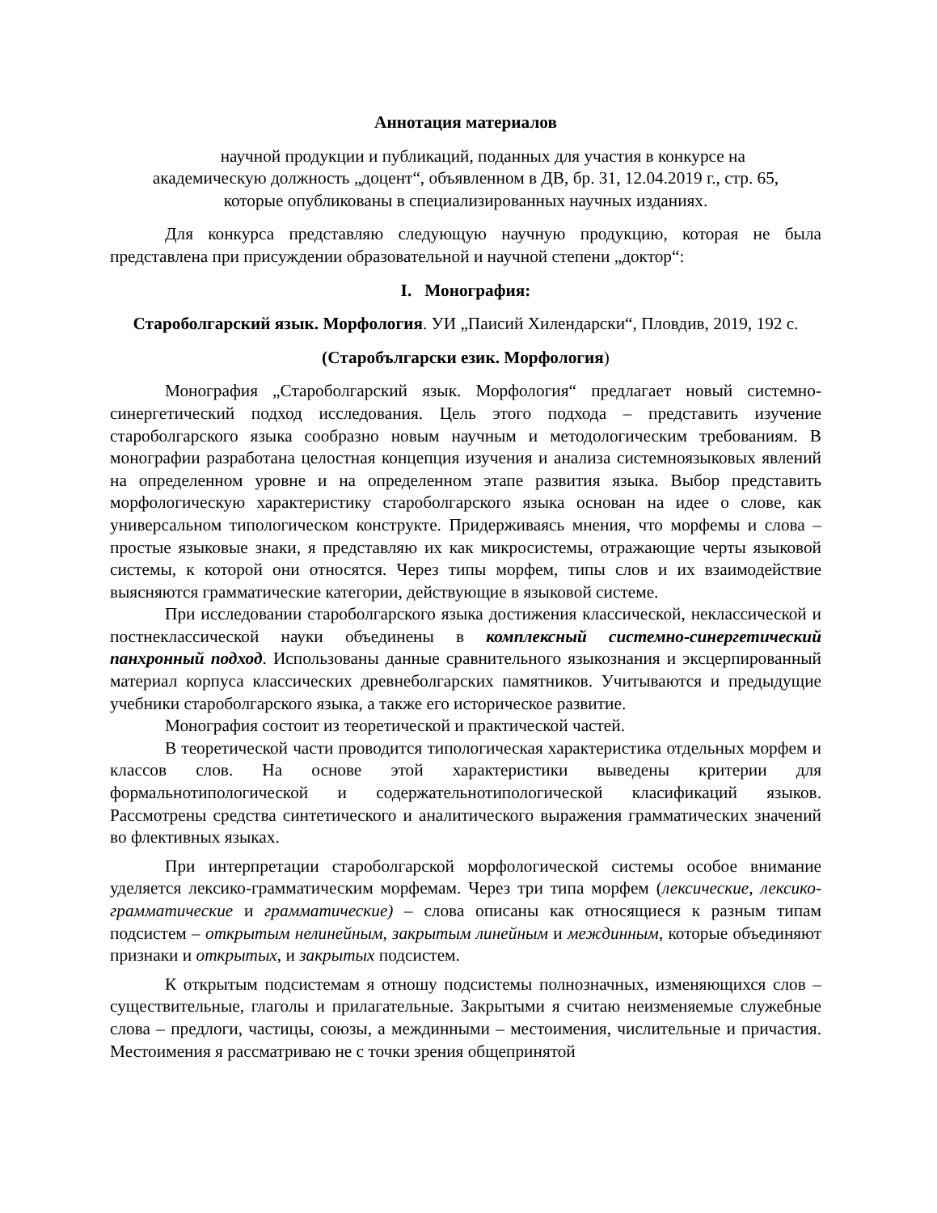Аннотация материалов
научной продукции и публикаций, поданных для участия в конкурсе на
академическую должность „доцент“, объявленном в ДВ, бр. 31, 12.04.2019 г., стр. 65,
которые опубликованы в специализированных научных изданиях.
Для конкурса представляю следующую научную продукцию, которая не была представлена при присуждении образовательной и научной степени „доктор“:
I. Монография:
Староболгарский язык. Морфология. УИ „Паисий Хилендарски“, Пловдив, 2019, 192 с.
(Старобългарски език. Морфология)
Монография „Староболгарский язык. Морфология“ предлагает новый системно-синергетический подход исследования. Цель этого подхода – представить изучение староболгарского языка сообразно новым научным и методологическим требованиям. В монографии разработана целостная концепция изучения и анализа системноязыковых явлений на определенном уровне и на определенном этапе развития языка. Выбор представить морфологическую характеристику староболгарского языка основан на идее о слове, как универсальном типологическом конструкте. Придерживаясь мнения, что морфемы и слова – простые языковые знаки, я представляю их как микросистемы, отражающие черты языковой системы, к которой они относятся. Через типы морфем, типы слов и их взаимодействие выясняются грамматические категории, действующие в языковой системе.
При исследовании староболгарского языка достижения классической, неклассической и постнеклассической науки объединены в комплексный системно-синергетический панхронный подход. Использованы данные сравнительного языкознания и эксцерпированный материал корпуса классических древнеболгарских памятников. Учитываются и предыдущие учебники староболгарского языка, а также его историческое развитие.
Монография состоит из теоретической и практической частей.
В теоретической части проводится типологическая характеристика отдельных морфем и классов слов. На основе этой характеристики выведены критерии для формальнотипологической и содержательнотипологической класификаций языков. Рассмотрены средства синтетического и аналитического выражения грамматических значений во флективных языках.
При интерпретации староболгарской морфологической системы особое внимание уделяется лексико-грамматическим морфемам. Через три типа морфем (лексические, лексико-грамматические и грамматические) – слова описаны как относящиеся к разным типам подсистем – открытым нелинейным, закрытым линейным и междинным, которые объединяют признаки и открытых, и закрытых подсистем.
К открытым подсистемам я отношу подсистемы полнозначных, изменяющихся слов – существительные, глаголы и прилагательные. Закрытыми я считаю неизменяемые служебные слова – предлоги, частицы, союзы, а междинными – местоимения, числительные и причастия. Местоимения я рассматриваю не с точки зрения общепринятой